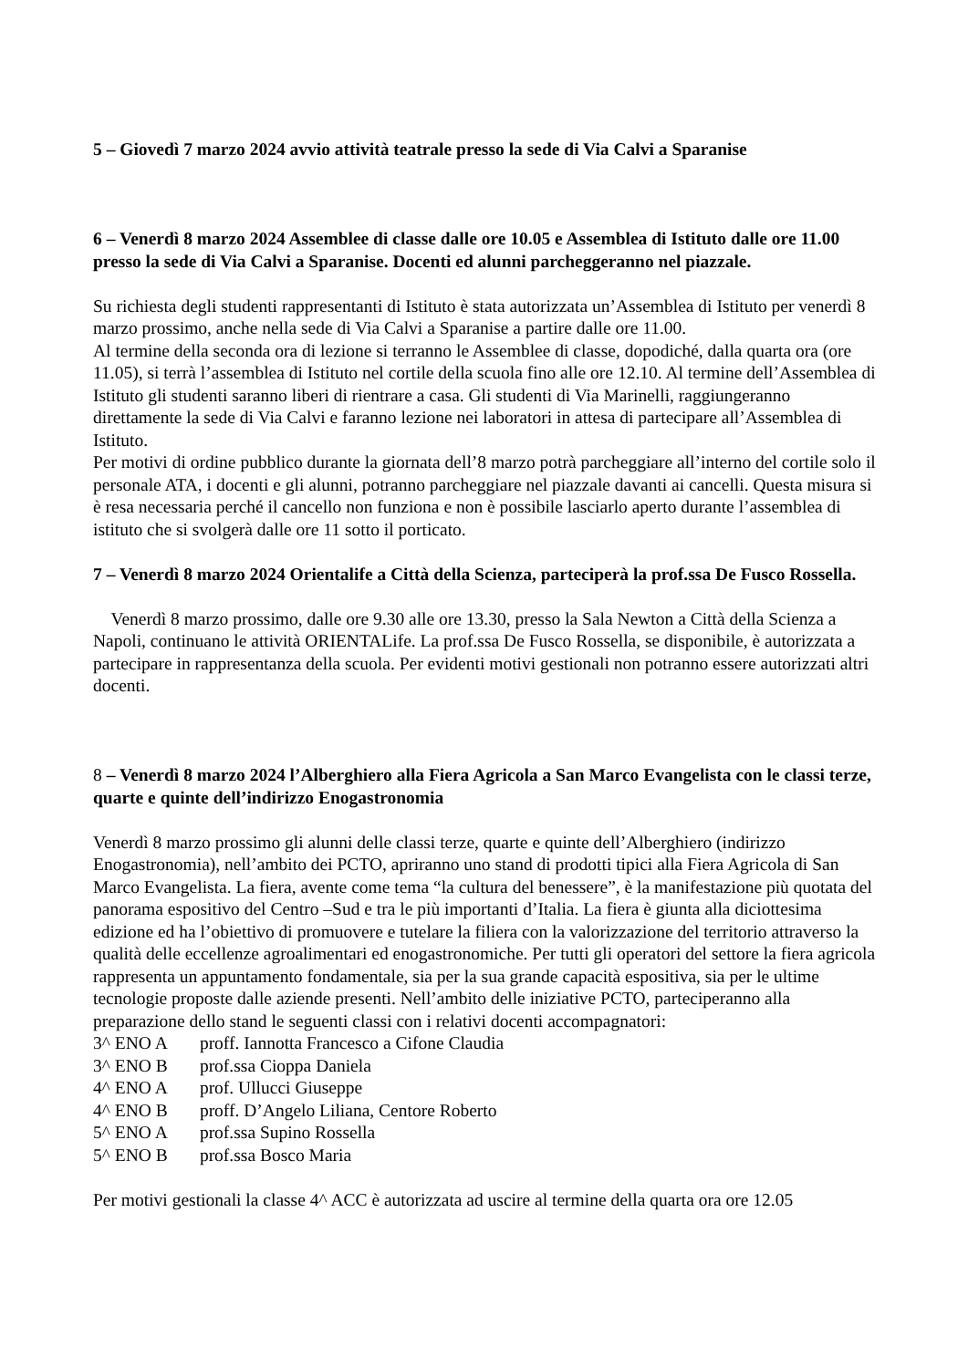5 – Giovedì 7 marzo 2024 avvio attività teatrale presso la sede di Via Calvi a Sparanise
6 – Venerdì 8 marzo 2024 Assemblee di classe dalle ore 10.05 e Assemblea di Istituto dalle ore 11.00 presso la sede di Via Calvi a Sparanise. Docenti ed alunni parcheggeranno nel piazzale.
Su richiesta degli studenti rappresentanti di Istituto è stata autorizzata un’Assemblea di Istituto per venerdì 8 marzo prossimo, anche nella sede di Via Calvi a Sparanise a partire dalle ore 11.00.
Al termine della seconda ora di lezione si terranno le Assemblee di classe, dopodiché, dalla quarta ora (ore 11.05), si terrà l’assemblea di Istituto nel cortile della scuola fino alle ore 12.10. Al termine dell’Assemblea di Istituto gli studenti saranno liberi di rientrare a casa. Gli studenti di Via Marinelli, raggiungeranno direttamente la sede di Via Calvi e faranno lezione nei laboratori in attesa di partecipare all’Assemblea di Istituto.
Per motivi di ordine pubblico durante la giornata dell’8 marzo potrà parcheggiare all’interno del cortile solo il personale ATA, i docenti e gli alunni, potranno parcheggiare nel piazzale davanti ai cancelli. Questa misura si è resa necessaria perché il cancello non funziona e non è possibile lasciarlo aperto durante l’assemblea di istituto che si svolgerà dalle ore 11 sotto il porticato.
7 – Venerdì 8 marzo 2024 Orientalife a Città della Scienza, parteciperà la prof.ssa De Fusco Rossella.
Venerdì 8 marzo prossimo, dalle ore 9.30 alle ore 13.30, presso la Sala Newton a Città della Scienza a Napoli, continuano le attività ORIENTALife. La prof.ssa De Fusco Rossella, se disponibile, è autorizzata a partecipare in rappresentanza della scuola. Per evidenti motivi gestionali non potranno essere autorizzati altri docenti.
8 – Venerdì 8 marzo 2024 l’Alberghiero alla Fiera Agricola a San Marco Evangelista con le classi terze, quarte e quinte dell’indirizzo Enogastronomia
Venerdì 8 marzo prossimo gli alunni delle classi terze, quarte e quinte dell’Alberghiero (indirizzo Enogastronomia), nell’ambito dei PCTO, apriranno uno stand di prodotti tipici alla Fiera Agricola di San Marco Evangelista. La fiera, avente come tema “la cultura del benessere”, è la manifestazione più quotata del panorama espositivo del Centro –Sud e tra le più importanti d’Italia. La fiera è giunta alla diciottesima edizione ed ha l’obiettivo di promuovere e tutelare la filiera con la valorizzazione del territorio attraverso la qualità delle eccellenze agroalimentari ed enogastronomiche. Per tutti gli operatori del settore la fiera agricola rappresenta un appuntamento fondamentale, sia per la sua grande capacità espositiva, sia per le ultime tecnologie proposte dalle aziende presenti. Nell’ambito delle iniziative PCTO, parteciperanno alla preparazione dello stand le seguenti classi con i relativi docenti accompagnatori:
3^ ENO A proff. Iannotta Francesco a Cifone Claudia
3^ ENO B prof.ssa Cioppa Daniela
4^ ENO A prof. Ullucci Giuseppe
4^ ENO B proff. D’Angelo Liliana, Centore Roberto
5^ ENO A prof.ssa Supino Rossella
5^ ENO B prof.ssa Bosco Maria
Per motivi gestionali la classe 4^ ACC è autorizzata ad uscire al termine della quarta ora ore 12.05